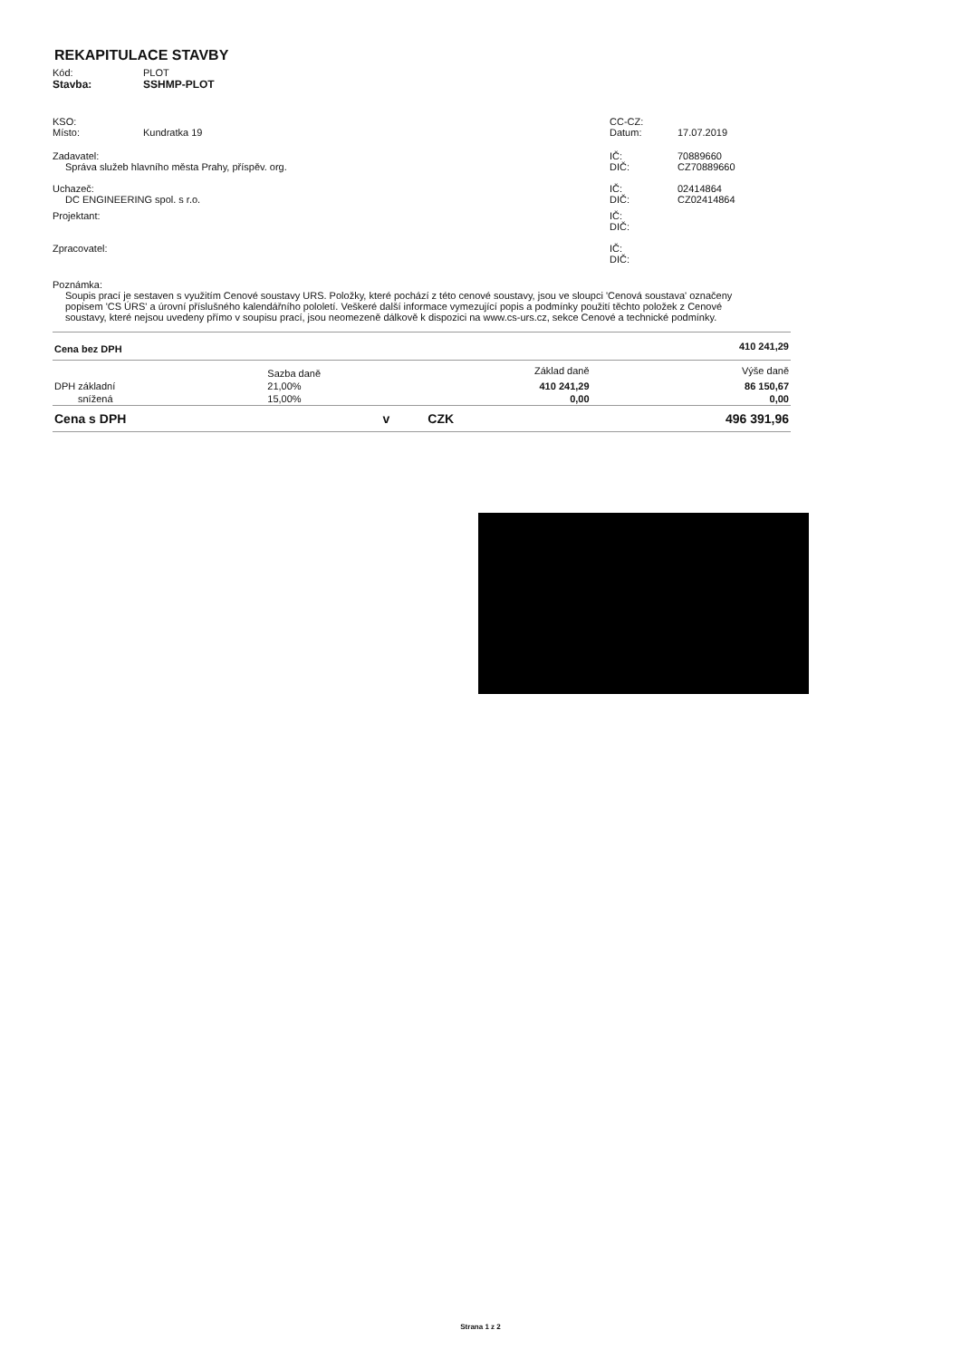REKAPITULACE STAVBY
Kód: PLOT
Stavba: SSHMP-PLOT
KSO:
Místo: Kundratka 19
CC-CZ:
Datum: 17.07.2019
Zadavatel:
Správa služeb hlavního města Prahy, příspěv. org.
IČ: 70889660
DIČ: CZ70889660
Uchazeč:
DC ENGINEERING spol. s r.o.
IČ: 02414864
DIČ: CZ02414864
Projektant: IČ:
DIČ:
Zpracovatel: IČ:
DIČ:
Poznámka:
Soupis prací je sestaven s využitím Cenové soustavy URS. Položky, které pochází z této cenové soustavy, jsou ve sloupci 'Cenová soustava' označeny popisem 'CS ÚRS' a úrovní příslušného kalendářního pololetí. Veškeré další informace vymezující popis a podmínky použití těchto položek z Cenové soustavy, které nejsou uvedeny přímo v soupisu prací, jsou neomezeně dálkově k dispozici na www.cs-urs.cz, sekce Cenové a technické podmínky.
| Cena bez DPH | | | | 410 241,29 |
| | Sazba daně | Základ daně | | Výše daně |
| DPH základní | 21,00% | 410 241,29 | | 86 150,67 |
| snížená | 15,00% | 0,00 | | 0,00 |
| Cena s DPH | v | CZK | | 496 391,96 |
Strana 1 z 2